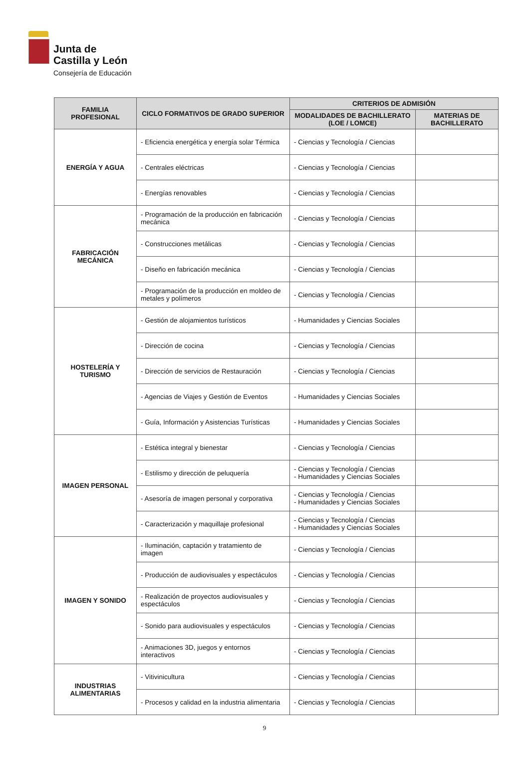Junta de
Castilla y León
Consejería de Educación
| FAMILIA PROFESIONAL | CICLO FORMATIVOS DE GRADO SUPERIOR | CRITERIOS DE ADMISIÓN | |
| --- | --- | --- | --- |
| | | MODALIDADES DE BACHILLERATO (LOE / LOMCE) | MATERIAS DE BACHILLERATO |
| ENERGÍA Y AGUA | - Eficiencia energética y energía solar Térmica | - Ciencias y Tecnología / Ciencias | |
| | - Centrales eléctricas | - Ciencias y Tecnología / Ciencias | |
| | - Energías renovables | - Ciencias y Tecnología / Ciencias | |
| FABRICACIÓN MECÁNICA | - Programación de la producción en fabricación mecánica | - Ciencias y Tecnología / Ciencias | |
| | - Construcciones metálicas | - Ciencias y Tecnología / Ciencias | |
| | - Diseño en fabricación mecánica | - Ciencias y Tecnología / Ciencias | |
| | - Programación de la producción en moldeo de metales y polímeros | - Ciencias y Tecnología / Ciencias | |
| HOSTELERÍA Y TURISMO | - Gestión de alojamientos turísticos | - Humanidades y Ciencias Sociales | |
| | - Dirección de cocina | - Ciencias y Tecnología / Ciencias | |
| | - Dirección de servicios de Restauración | - Ciencias y Tecnología / Ciencias | |
| | - Agencias de Viajes y Gestión de Eventos | - Humanidades y Ciencias Sociales | |
| | - Guía, Información y Asistencias Turísticas | - Humanidades y Ciencias Sociales | |
| IMAGEN PERSONAL | - Estética integral y bienestar | - Ciencias y Tecnología / Ciencias | |
| | - Estilismo y dirección de peluquería | - Ciencias y Tecnología / Ciencias - Humanidades y Ciencias Sociales | |
| | - Asesoría de imagen personal y corporativa | - Ciencias y Tecnología / Ciencias - Humanidades y Ciencias Sociales | |
| | - Caracterización y maquillaje profesional | - Ciencias y Tecnología / Ciencias - Humanidades y Ciencias Sociales | |
| IMAGEN Y SONIDO | - Iluminación, captación y tratamiento de imagen | - Ciencias y Tecnología / Ciencias | |
| | - Producción de audiovisuales y espectáculos | - Ciencias y Tecnología / Ciencias | |
| | - Realización de proyectos audiovisuales y espectáculos | - Ciencias y Tecnología / Ciencias | |
| | - Sonido para audiovisuales y espectáculos | - Ciencias y Tecnología / Ciencias | |
| | - Animaciones 3D, juegos y entornos interactivos | - Ciencias y Tecnología / Ciencias | |
| INDUSTRIAS ALIMENTARIAS | - Vitivinicultura | - Ciencias y Tecnología / Ciencias | |
| | - Procesos y calidad en la industria alimentaria | - Ciencias y Tecnología / Ciencias | |
9